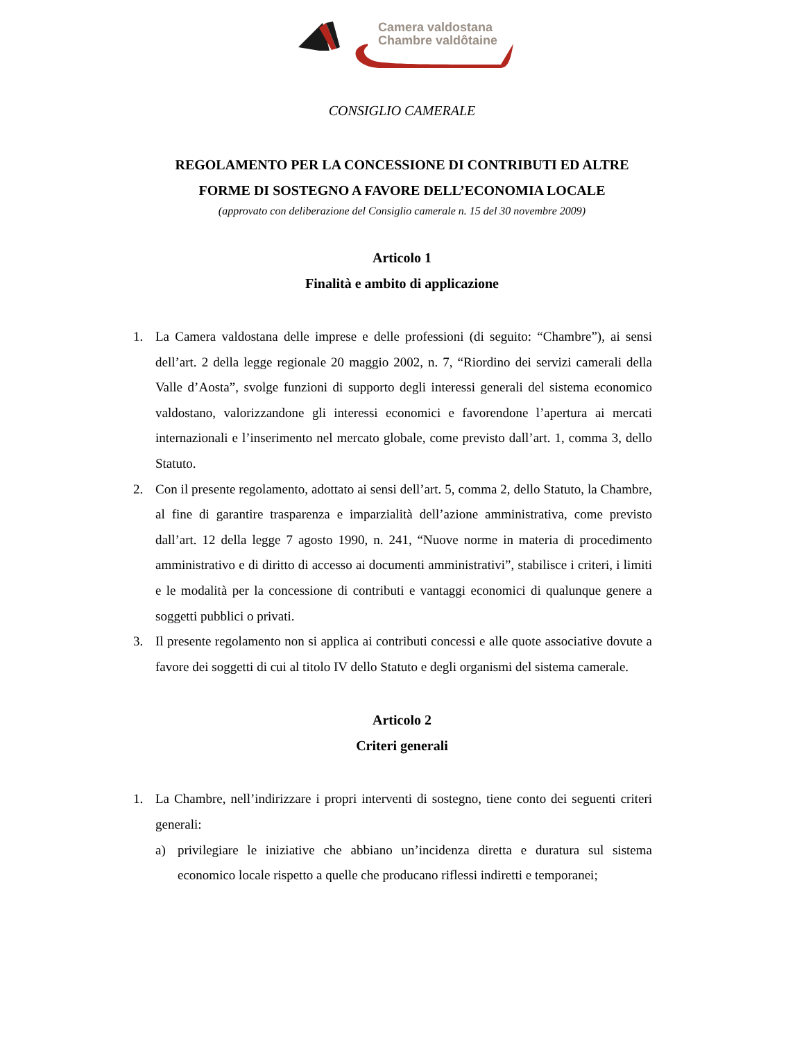Camera valdostana
Chambre valdôtaine
CONSIGLIO CAMERALE
REGOLAMENTO PER LA CONCESSIONE DI CONTRIBUTI ED ALTRE
FORME DI SOSTEGNO A FAVORE DELL’ECONOMIA LOCALE
(approvato con deliberazione del Consiglio camerale n. 15 del 30 novembre 2009)
Articolo 1
Finalità e ambito di applicazione
1. La Camera valdostana delle imprese e delle professioni (di seguito: “Chambre”), ai sensi dell’art. 2 della legge regionale 20 maggio 2002, n. 7, “Riordino dei servizi camerali della Valle d’Aosta”, svolge funzioni di supporto degli interessi generali del sistema economico valdostano, valorizzandone gli interessi economici e favorendone l’apertura ai mercati internazionali e l’inserimento nel mercato globale, come previsto dall’art. 1, comma 3, dello Statuto.
2. Con il presente regolamento, adottato ai sensi dell’art. 5, comma 2, dello Statuto, la Chambre, al fine di garantire trasparenza e imparzialità dell’azione amministrativa, come previsto dall’art. 12 della legge 7 agosto 1990, n. 241, “Nuove norme in materia di procedimento amministrativo e di diritto di accesso ai documenti amministrativi”, stabilisce i criteri, i limiti e le modalità per la concessione di contributi e vantaggi economici di qualunque genere a soggetti pubblici o privati.
3. Il presente regolamento non si applica ai contributi concessi e alle quote associative dovute a favore dei soggetti di cui al titolo IV dello Statuto e degli organismi del sistema camerale.
Articolo 2
Criteri generali
1. La Chambre, nell’indirizzare i propri interventi di sostegno, tiene conto dei seguenti criteri generali:
a) privilegiare le iniziative che abbiano un’incidenza diretta e duratura sul sistema economico locale rispetto a quelle che producano riflessi indiretti e temporanei;